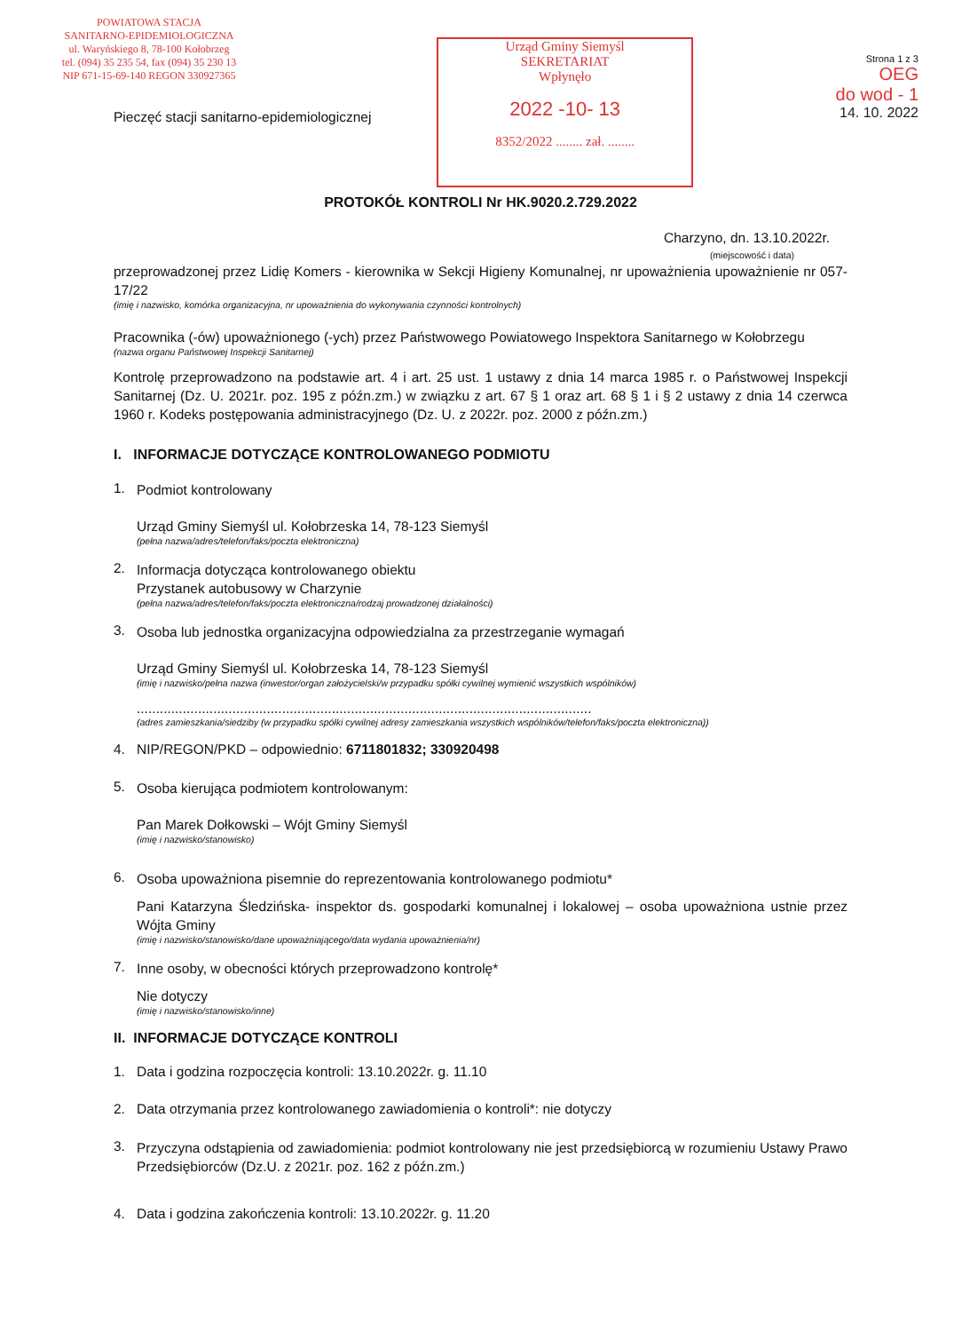POWIATOWA STACJA
SANITARNO-EPIDEMIOLOGICZNA
ul. Waryńskiego 8, 78-100 Kołobrzeg
tel. (094) 35 235 54, fax (094) 35 230 13
NIP 671-15-69-140 REGON 330927365
Pieczęć stacji sanitarno-epidemiologicznej
Urząd Gminy Siemyśl
SEKRETARIAT
Wpłynęło
2022 -10- 13
8352/2022 ........ zał. ........
Strona 1 z 3
OEG
do wod - 1
14. 10. 2022
PROTOKÓŁ KONTROLI Nr HK.9020.2.729.2022
Charzyno, dn. 13.10.2022r.
(miejscowość i data)
przeprowadzonej przez Lidię Komers - kierownika w Sekcji Higieny Komunalnej, nr upoważnienia upoważnienie nr 057-17/22
(imię i nazwisko, komórka organizacyjna, nr upoważnienia do wykonywania czynności kontrolnych)
Pracownika (-ów) upoważnionego (-ych) przez Państwowego Powiatowego Inspektora Sanitarnego w Kołobrzegu
(nazwa organu Państwowej Inspekcji Sanitarnej)
Kontrolę przeprowadzono na podstawie art. 4 i art. 25 ust. 1 ustawy z dnia 14 marca 1985 r. o Państwowej Inspekcji Sanitarnej (Dz. U. 2021r. poz. 195 z późn.zm.) w związku z art. 67 § 1 oraz art. 68 § 1 i § 2 ustawy z dnia 14 czerwca 1960 r. Kodeks postępowania administracyjnego (Dz. U. z 2022r. poz. 2000 z późn.zm.)
I. INFORMACJE DOTYCZĄCE KONTROLOWANEGO PODMIOTU
1.
Podmiot kontrolowany
Urząd Gminy Siemyśl ul. Kołobrzeska 14, 78-123 Siemyśl
(pełna nazwa/adres/telefon/faks/poczta elektroniczna)
2.
Informacja dotycząca kontrolowanego obiektu
Przystanek autobusowy w Charzynie
(pełna nazwa/adres/telefon/faks/poczta elektroniczna/rodzaj prowadzonej działalności)
3.
Osoba lub jednostka organizacyjna odpowiedzialna za przestrzeganie wymagań
Urząd Gminy Siemyśl ul. Kołobrzeska 14, 78-123 Siemyśl
(imię i nazwisko/pełna nazwa (inwestor/organ założycielski/w przypadku spółki cywilnej wymienić wszystkich wspólników)
.......................................................................................................................
(adres zamieszkania/siedziby (w przypadku spółki cywilnej adresy zamieszkania wszystkich wspólników/telefon/faks/poczta elektroniczna))
4. NIP/REGON/PKD – odpowiednio: 6711801832; 330920498
5.
Osoba kierująca podmiotem kontrolowanym:
Pan Marek Dołkowski – Wójt Gminy Siemyśl
(imię i nazwisko/stanowisko)
6.
Osoba upoważniona pisemnie do reprezentowania kontrolowanego podmiotu*
Pani Katarzyna Śledzińska- inspektor ds. gospodarki komunalnej i lokalowej – osoba upoważniona ustnie przez Wójta Gminy
(imię i nazwisko/stanowisko/dane upoważniającego/data wydania upoważnienia/nr)
7.
Inne osoby, w obecności których przeprowadzono kontrolę*
Nie dotyczy
(imię i nazwisko/stanowisko/inne)
II. INFORMACJE DOTYCZĄCE KONTROLI
1. Data i godzina rozpoczęcia kontroli: 13.10.2022r. g. 11.10
2. Data otrzymania przez kontrolowanego zawiadomienia o kontroli*: nie dotyczy
3.
Przyczyna odstąpienia od zawiadomienia: podmiot kontrolowany nie jest przedsiębiorcą w rozumieniu Ustawy Prawo Przedsiębiorców (Dz.U. z 2021r. poz. 162 z późn.zm.)
4. Data i godzina zakończenia kontroli: 13.10.2022r. g. 11.20